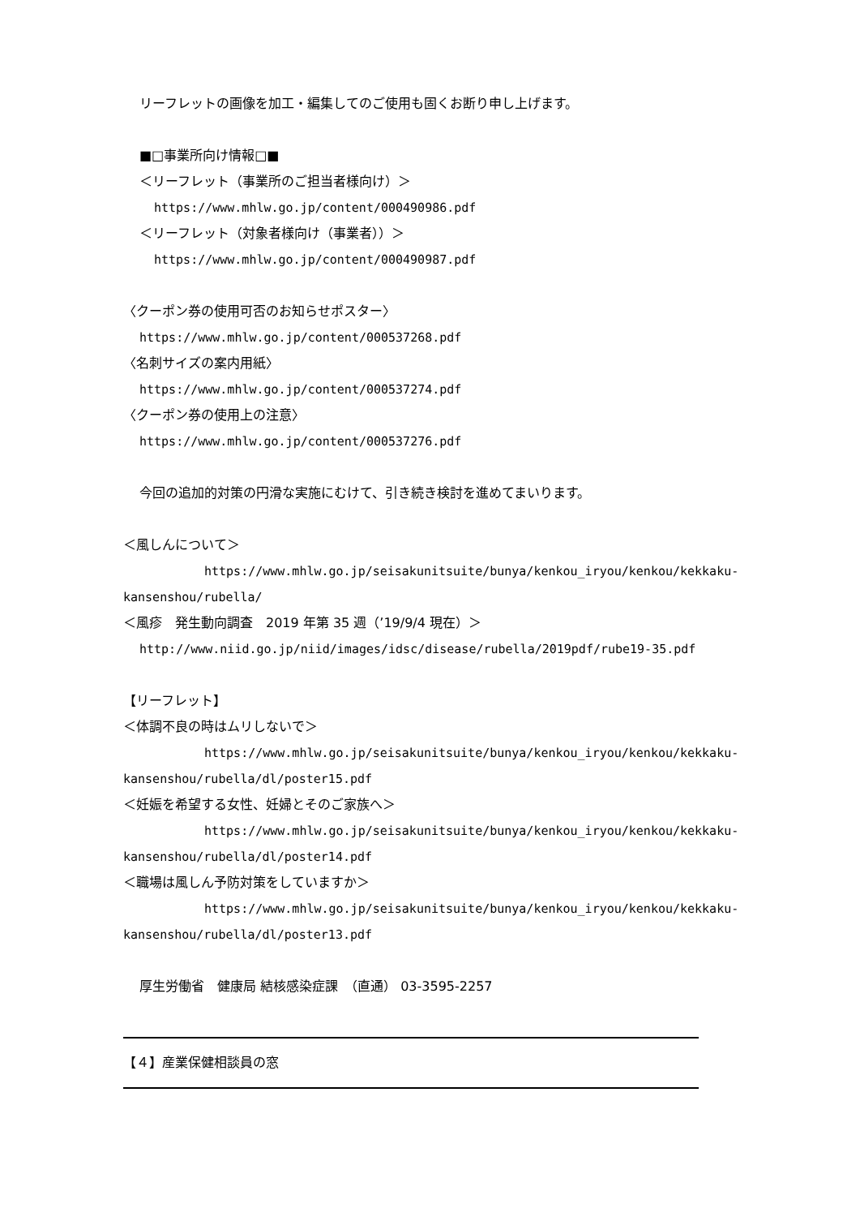リーフレットの画像を加工・編集してのご使用も固くお断り申し上げます。
■□事業所向け情報□■
＜リーフレット（事業所のご担当者様向け）＞
https://www.mhlw.go.jp/content/000490986.pdf
＜リーフレット（対象者様向け（事業者））＞
https://www.mhlw.go.jp/content/000490987.pdf
〈クーポン券の使用可否のお知らせポスター〉
https://www.mhlw.go.jp/content/000537268.pdf
〈名刺サイズの案内用紙〉
https://www.mhlw.go.jp/content/000537274.pdf
〈クーポン券の使用上の注意〉
https://www.mhlw.go.jp/content/000537276.pdf
今回の追加的対策の円滑な実施にむけて、引き続き検討を進めてまいります。
＜風しんについて＞
https://www.mhlw.go.jp/seisakunitsuite/bunya/kenkou_iryou/kenkou/kekkaku-
kansenshou/rubella/
＜風疹　発生動向調査　2019 年第 35 週（’19/9/4 現在）＞
http://www.niid.go.jp/niid/images/idsc/disease/rubella/2019pdf/rube19-35.pdf
【リーフレット】
＜体調不良の時はムリしないで＞
https://www.mhlw.go.jp/seisakunitsuite/bunya/kenkou_iryou/kenkou/kekkaku-
kansenshou/rubella/dl/poster15.pdf
＜妊娠を希望する女性、妊婦とそのご家族へ＞
https://www.mhlw.go.jp/seisakunitsuite/bunya/kenkou_iryou/kenkou/kekkaku-
kansenshou/rubella/dl/poster14.pdf
＜職場は風しん予防対策をしていますか＞
https://www.mhlw.go.jp/seisakunitsuite/bunya/kenkou_iryou/kenkou/kekkaku-
kansenshou/rubella/dl/poster13.pdf
厚生労働省　健康局 結核感染症課　（直通） 03-3595-2257
【４】産業保健相談員の窓